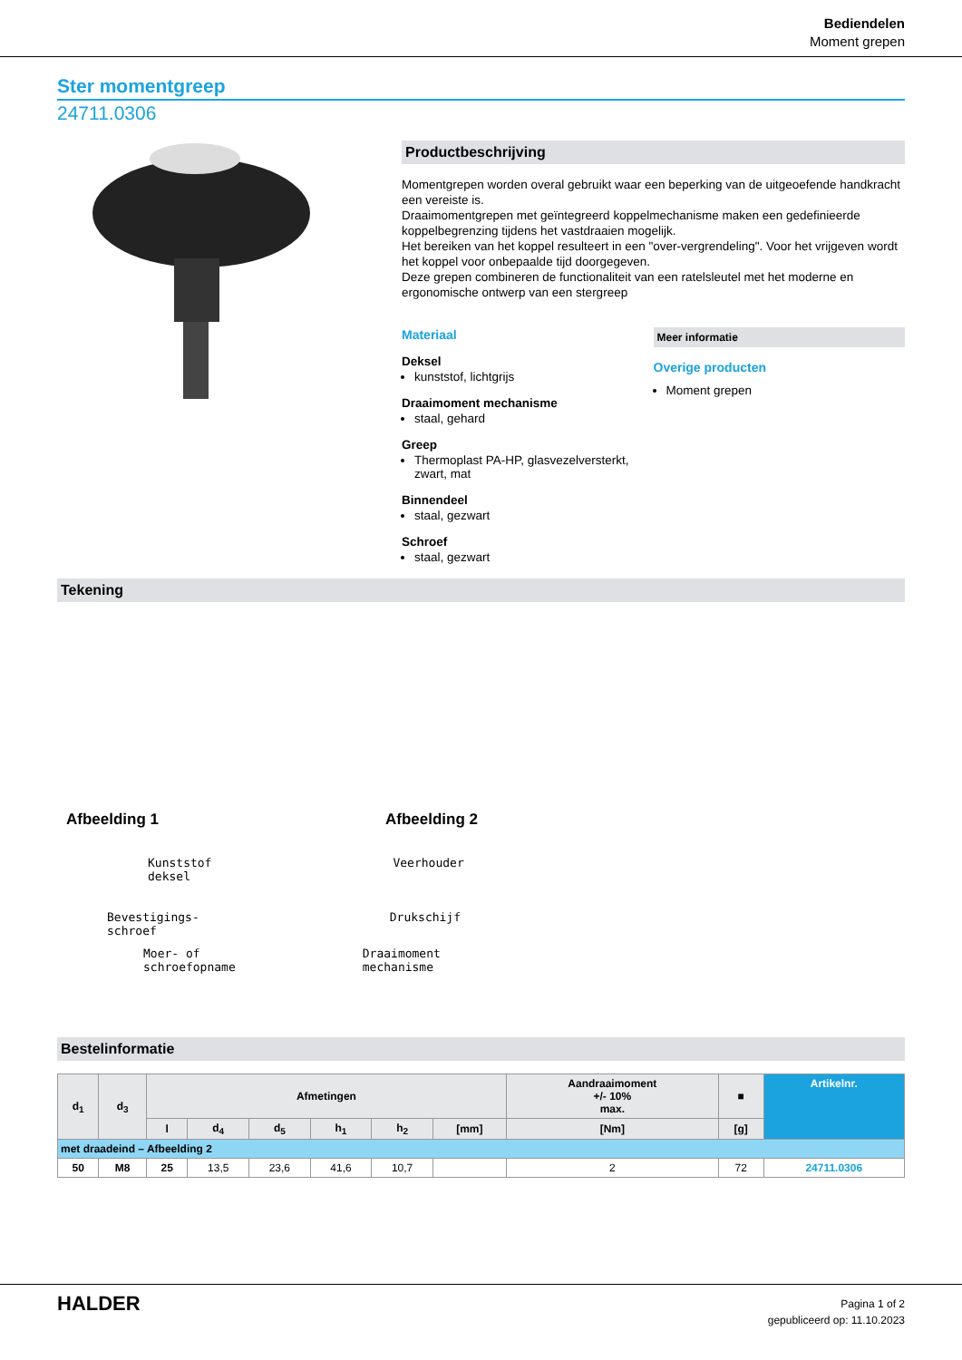Bediendelen
Moment grepen
Ster momentgreep
24711.0306
Productbeschrijving
Momentgrepen worden overal gebruikt waar een beperking van de uitgeoefende handkracht een vereiste is.
Draaimomentgrepen met geïntegreerd koppelmechanisme maken een gedefinieerde koppelbegrenzing tijdens het vastdraaien mogelijk.
Het bereiken van het koppel resulteert in een "over-vergrendeling". Voor het vrijgeven wordt het koppel voor onbepaalde tijd doorgegeven.
Deze grepen combineren de functionaliteit van een ratelsleutel met het moderne en ergonomische ontwerp van een stergreep
Materiaal
Deksel
kunststof, lichtgrijs
Draaimoment mechanisme
staal, gehard
Greep
Thermoplast PA-HP, glasvezelversterkt, zwart, mat
Binnendeel
staal, gezwart
Schroef
staal, gezwart
Meer informatie
Overige producten
Moment grepen
Tekening
Afbeelding 1 Afbeelding 2
Kunststof
deksel
Veerhouder
Bevestigings-
schroef
Drukschijf
Moer- of
schroefopname
Draaimoment
mechanisme
Bestelinformatie
| d<sub>1</sub> | d<sub>3</sub> | Afmetingen | | | | | | Aandraaimoment +/- 10% max. | ■ | Artikelnr. |
| --- | --- | --- | --- | --- | --- | --- | --- | --- | --- | --- |
| | | l | d<sub>4</sub> | d<sub>5</sub> | h<sub>1</sub> | h<sub>2</sub> | [mm] | [Nm] | [g] | |
| met draadeind – Afbeelding 2 | | | | | | | | | | |
| 50 | M8 | 25 | 13,5 | 23,6 | 41,6 | 10,7 | | 2 | 72 | 24711.0306 |
HALDER
Pagina 1 of 2
gepubliceerd op: 11.10.2023